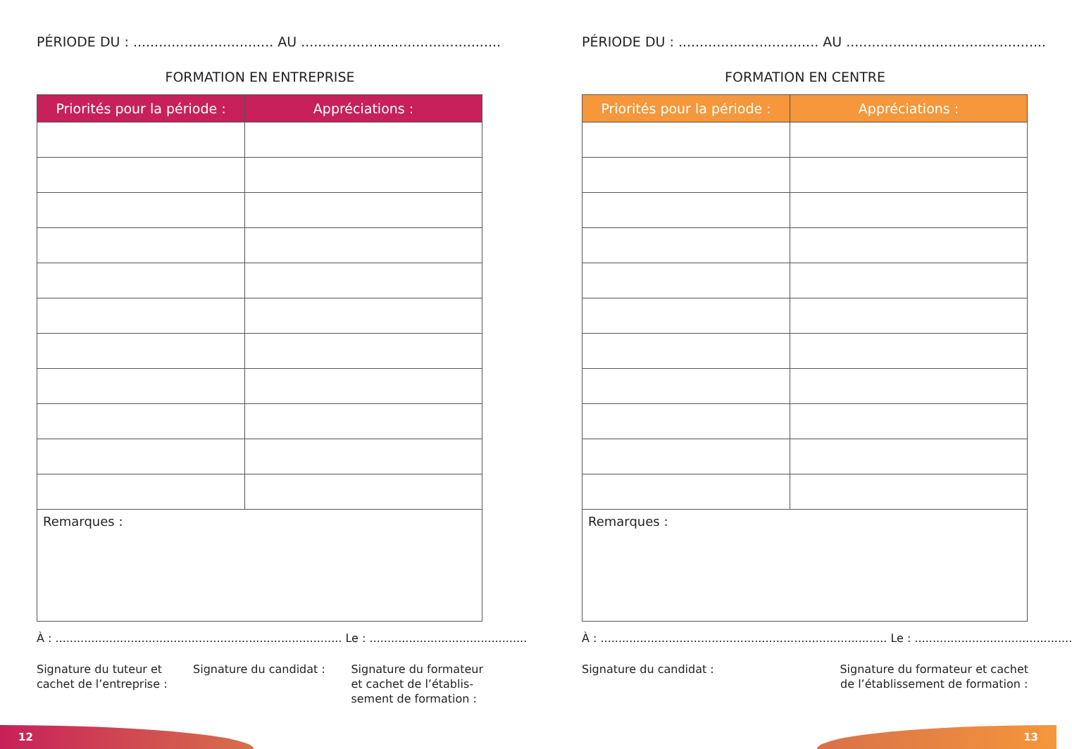PÉRIODE DU : ................................. AU ...............................................
FORMATION EN ENTREPRISE
| Priorités pour la période : | Appréciations : |
| --- | --- |
| Remarques : | |
À : ................................................................................ Le : ............................................
Signature du tuteur et
cachet de l’entreprise :
Signature du candidat : Signature du formateur
et cachet de l’établis-
sement de formation :
PÉRIODE DU : ................................. AU ...............................................
FORMATION EN CENTRE
| Priorités pour la période : | Appréciations : |
| --- | --- |
| Remarques : | |
À : ................................................................................ Le : ............................................
Signature du candidat : Signature du formateur et cachet
de l’établissement de formation :
12 13